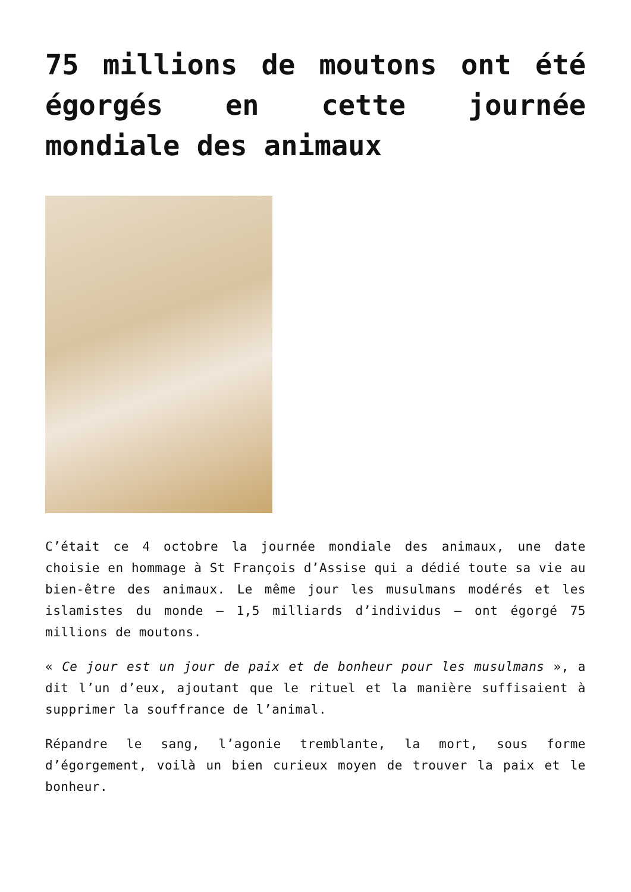75 millions de moutons ont été égorgés en cette journée mondiale des animaux
C’était ce 4 octobre la journée mondiale des animaux, une date choisie en hommage à St François d’Assise qui a dédié toute sa vie au bien-être des animaux. Le même jour les musulmans modérés et les islamistes du monde – 1,5 milliards d’individus – ont égorgé 75 millions de moutons.
« Ce jour est un jour de paix et de bonheur pour les musulmans », a dit l’un d’eux, ajoutant que le rituel et la manière suffisaient à supprimer la souffrance de l’animal.
Répandre le sang, l’agonie tremblante, la mort, sous forme d’égorgement, voilà un bien curieux moyen de trouver la paix et le bonheur.